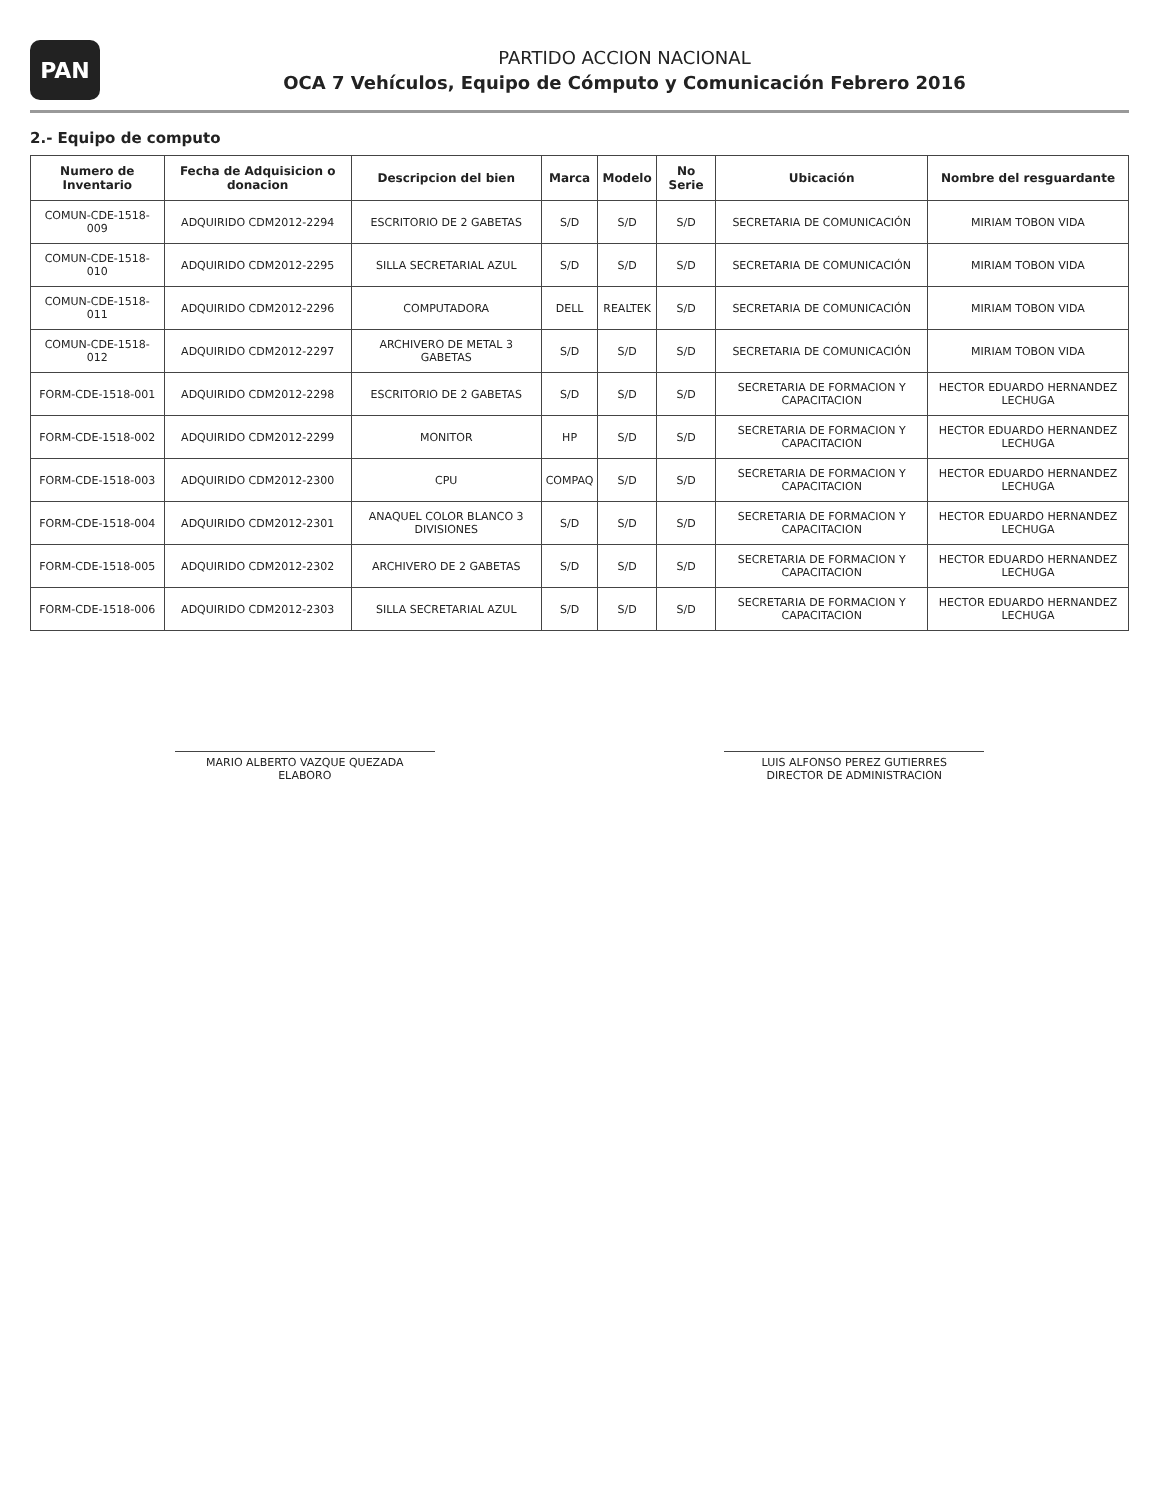PAN
PARTIDO ACCION NACIONAL
OCA 7 Vehículos, Equipo de Cómputo y Comunicación Febrero 2016
2.- Equipo de computo
| Numero de Inventario | Fecha de Adquisicion o donacion | Descripcion del bien | Marca | Modelo | No Serie | Ubicación | Nombre del resguardante |
| --- | --- | --- | --- | --- | --- | --- | --- |
| COMUN-CDE-1518-009 | ADQUIRIDO CDM2012-2294 | ESCRITORIO DE 2 GABETAS | S/D | S/D | S/D | SECRETARIA DE COMUNICACIÓN | MIRIAM TOBON VIDA |
| COMUN-CDE-1518-010 | ADQUIRIDO CDM2012-2295 | SILLA SECRETARIAL AZUL | S/D | S/D | S/D | SECRETARIA DE COMUNICACIÓN | MIRIAM TOBON VIDA |
| COMUN-CDE-1518-011 | ADQUIRIDO CDM2012-2296 | COMPUTADORA | DELL | REALTEK | S/D | SECRETARIA DE COMUNICACIÓN | MIRIAM TOBON VIDA |
| COMUN-CDE-1518-012 | ADQUIRIDO CDM2012-2297 | ARCHIVERO DE METAL 3 GABETAS | S/D | S/D | S/D | SECRETARIA DE COMUNICACIÓN | MIRIAM TOBON VIDA |
| FORM-CDE-1518-001 | ADQUIRIDO CDM2012-2298 | ESCRITORIO DE 2 GABETAS | S/D | S/D | S/D | SECRETARIA DE FORMACION Y CAPACITACION | HECTOR EDUARDO HERNANDEZ LECHUGA |
| FORM-CDE-1518-002 | ADQUIRIDO CDM2012-2299 | MONITOR | HP | S/D | S/D | SECRETARIA DE FORMACION Y CAPACITACION | HECTOR EDUARDO HERNANDEZ LECHUGA |
| FORM-CDE-1518-003 | ADQUIRIDO CDM2012-2300 | CPU | COMPAQ | S/D | S/D | SECRETARIA DE FORMACION Y CAPACITACION | HECTOR EDUARDO HERNANDEZ LECHUGA |
| FORM-CDE-1518-004 | ADQUIRIDO CDM2012-2301 | ANAQUEL COLOR BLANCO 3 DIVISIONES | S/D | S/D | S/D | SECRETARIA DE FORMACION Y CAPACITACION | HECTOR EDUARDO HERNANDEZ LECHUGA |
| FORM-CDE-1518-005 | ADQUIRIDO CDM2012-2302 | ARCHIVERO DE 2 GABETAS | S/D | S/D | S/D | SECRETARIA DE FORMACION Y CAPACITACION | HECTOR EDUARDO HERNANDEZ LECHUGA |
| FORM-CDE-1518-006 | ADQUIRIDO CDM2012-2303 | SILLA SECRETARIAL AZUL | S/D | S/D | S/D | SECRETARIA DE FORMACION Y CAPACITACION | HECTOR EDUARDO HERNANDEZ LECHUGA |
MARIO ALBERTO VAZQUE QUEZADA
ELABORO
LUIS ALFONSO PEREZ GUTIERRES
DIRECTOR DE ADMINISTRACION